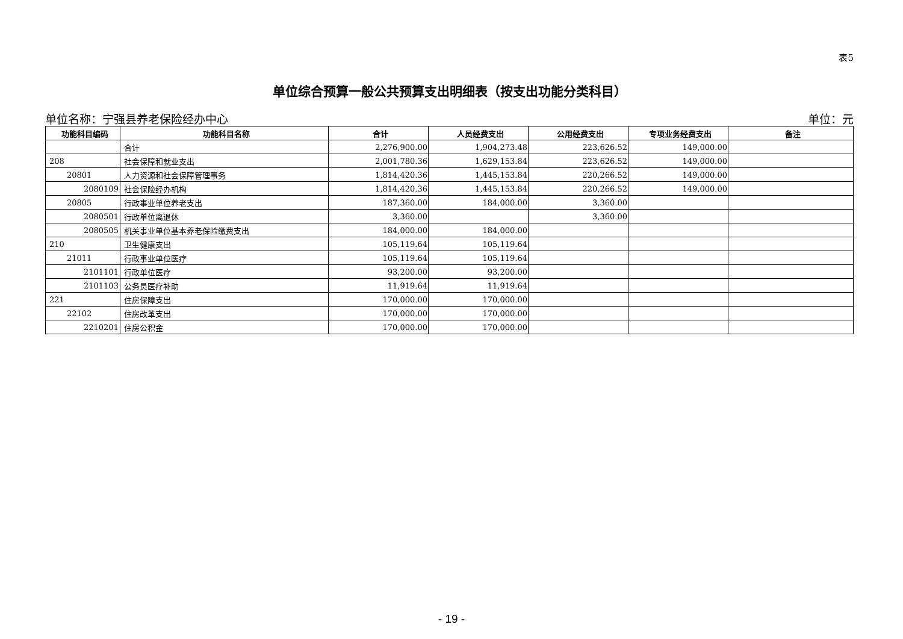表5
单位综合预算一般公共预算支出明细表（按支出功能分类科目）
单位名称：宁强县养老保险经办中心 单位：元
| 功能科目编码 | 功能科目名称 | 合计 | 人员经费支出 | 公用经费支出 | 专项业务经费支出 | 备注 |
| --- | --- | --- | --- | --- | --- | --- |
| | 合计 | 2,276,900.00 | 1,904,273.48 | 223,626.52 | 149,000.00 | |
| 208 | 社会保障和就业支出 | 2,001,780.36 | 1,629,153.84 | 223,626.52 | 149,000.00 | |
| 20801 | 人力资源和社会保障管理事务 | 1,814,420.36 | 1,445,153.84 | 220,266.52 | 149,000.00 | |
| 2080109 | 社会保险经办机构 | 1,814,420.36 | 1,445,153.84 | 220,266.52 | 149,000.00 | |
| 20805 | 行政事业单位养老支出 | 187,360.00 | 184,000.00 | 3,360.00 | | |
| 2080501 | 行政单位离退休 | 3,360.00 | | 3,360.00 | | |
| 2080505 | 机关事业单位基本养老保险缴费支出 | 184,000.00 | 184,000.00 | | | |
| 210 | 卫生健康支出 | 105,119.64 | 105,119.64 | | | |
| 21011 | 行政事业单位医疗 | 105,119.64 | 105,119.64 | | | |
| 2101101 | 行政单位医疗 | 93,200.00 | 93,200.00 | | | |
| 2101103 | 公务员医疗补助 | 11,919.64 | 11,919.64 | | | |
| 221 | 住房保障支出 | 170,000.00 | 170,000.00 | | | |
| 22102 | 住房改革支出 | 170,000.00 | 170,000.00 | | | |
| 2210201 | 住房公积金 | 170,000.00 | 170,000.00 | | | |
- 19 -